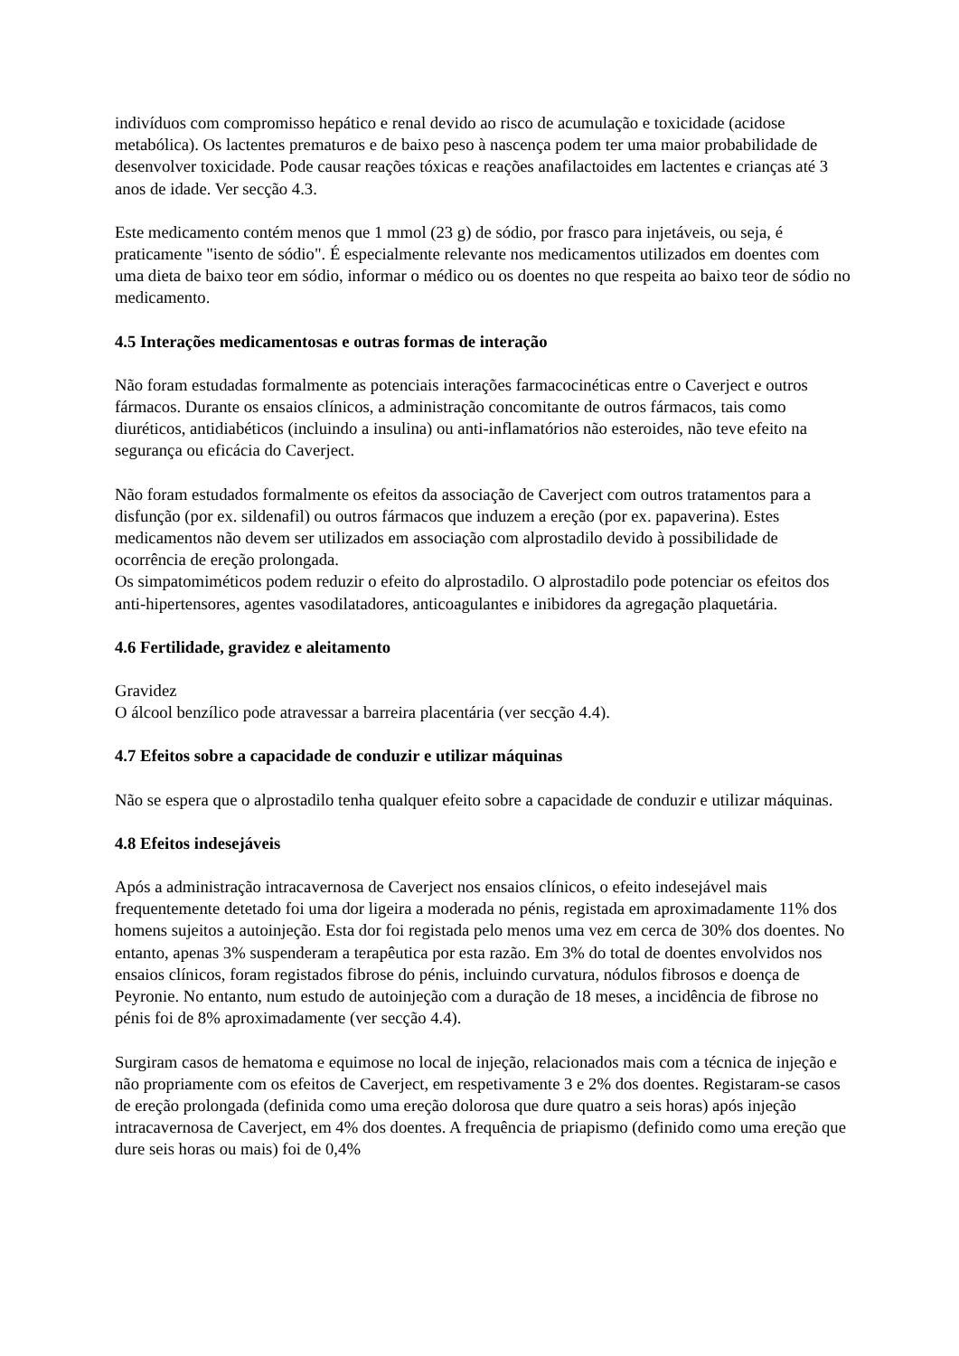indivíduos com compromisso hepático e renal devido ao risco de acumulação e toxicidade (acidose metabólica). Os lactentes prematuros e de baixo peso à nascença podem ter uma maior probabilidade de desenvolver toxicidade. Pode causar reações tóxicas e reações anafilactoides em lactentes e crianças até 3 anos de idade. Ver secção 4.3.
Este medicamento contém menos que 1 mmol (23 g) de sódio, por frasco para injetáveis, ou seja, é praticamente "isento de sódio". É especialmente relevante nos medicamentos utilizados em doentes com uma dieta de baixo teor em sódio, informar o médico ou os doentes no que respeita ao baixo teor de sódio no medicamento.
4.5 Interações medicamentosas e outras formas de interação
Não foram estudadas formalmente as potenciais interações farmacocinéticas entre o Caverject e outros fármacos. Durante os ensaios clínicos, a administração concomitante de outros fármacos, tais como diuréticos, antidiabéticos (incluindo a insulina) ou anti-inflamatórios não esteroides, não teve efeito na segurança ou eficácia do Caverject.
Não foram estudados formalmente os efeitos da associação de Caverject com outros tratamentos para a disfunção (por ex. sildenafil) ou outros fármacos que induzem a ereção (por ex. papaverina). Estes medicamentos não devem ser utilizados em associação com alprostadilo devido à possibilidade de ocorrência de ereção prolongada.
Os simpatomiméticos podem reduzir o efeito do alprostadilo. O alprostadilo pode potenciar os efeitos dos anti-hipertensores, agentes vasodilatadores, anticoagulantes e inibidores da agregação plaquetária.
4.6 Fertilidade, gravidez e aleitamento
Gravidez
O álcool benzílico pode atravessar a barreira placentária (ver secção 4.4).
4.7 Efeitos sobre a capacidade de conduzir e utilizar máquinas
Não se espera que o alprostadilo tenha qualquer efeito sobre a capacidade de conduzir e utilizar máquinas.
4.8 Efeitos indesejáveis
Após a administração intracavernosa de Caverject nos ensaios clínicos, o efeito indesejável mais frequentemente detetado foi uma dor ligeira a moderada no pénis, registada em aproximadamente 11% dos homens sujeitos a autoinjeção. Esta dor foi registada pelo menos uma vez em cerca de 30% dos doentes. No entanto, apenas 3% suspenderam a terapêutica por esta razão. Em 3% do total de doentes envolvidos nos ensaios clínicos, foram registados fibrose do pénis, incluindo curvatura, nódulos fibrosos e doença de Peyronie. No entanto, num estudo de autoinjeção com a duração de 18 meses, a incidência de fibrose no pénis foi de 8% aproximadamente (ver secção 4.4).
Surgiram casos de hematoma e equimose no local de injeção, relacionados mais com a técnica de injeção e não propriamente com os efeitos de Caverject, em respetivamente 3 e 2% dos doentes. Registaram-se casos de ereção prolongada (definida como uma ereção dolorosa que dure quatro a seis horas) após injeção intracavernosa de Caverject, em 4% dos doentes. A frequência de priapismo (definido como uma ereção que dure seis horas ou mais) foi de 0,4%